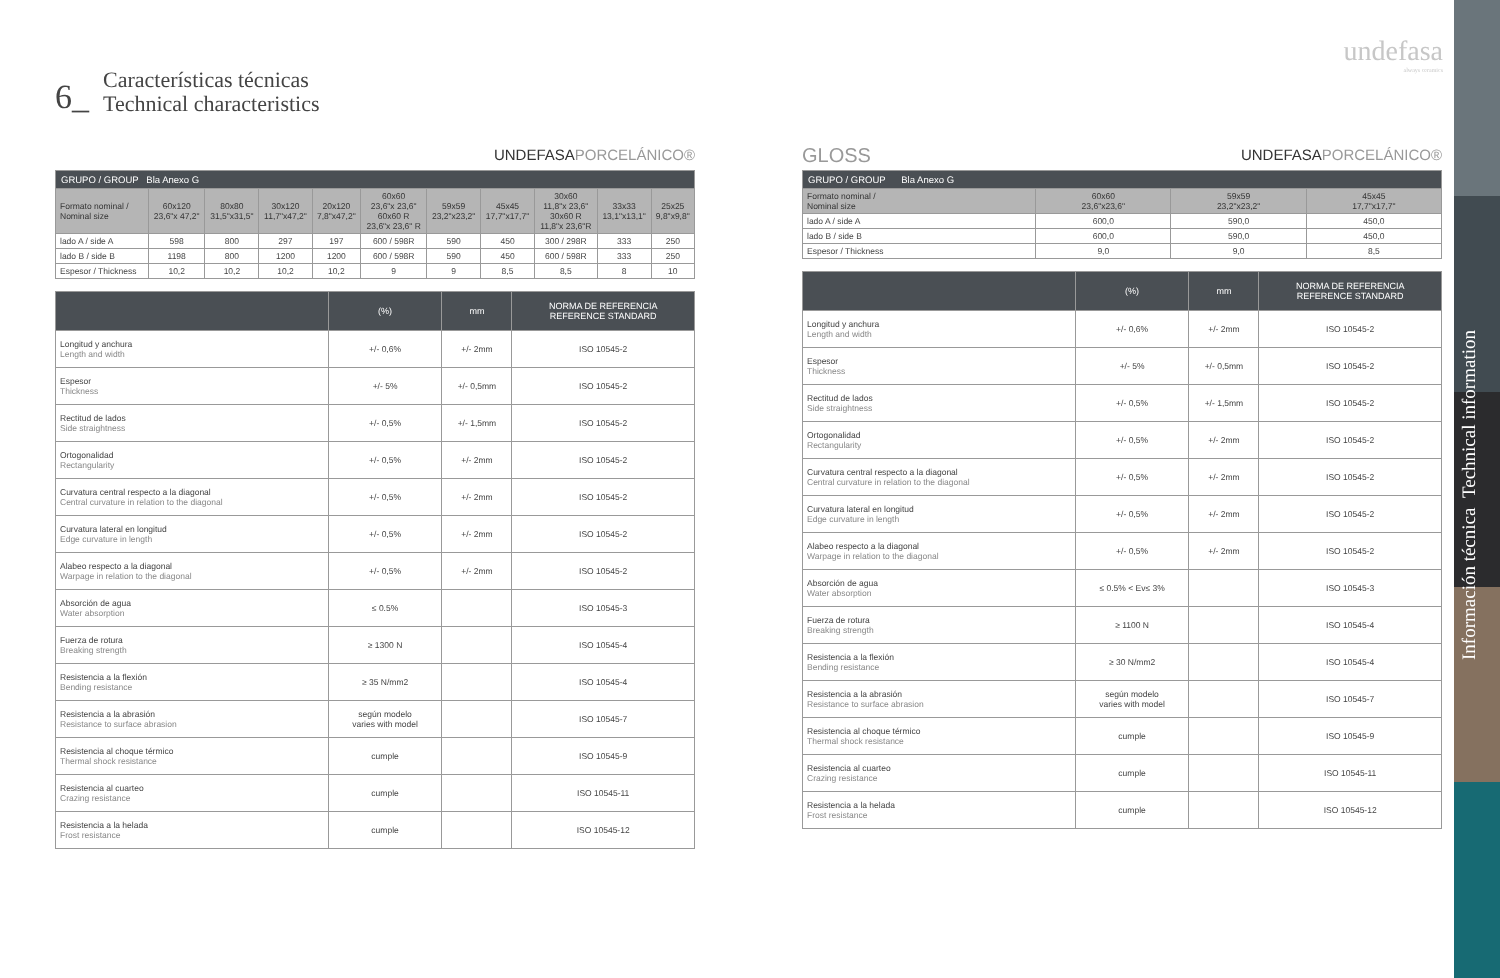Información técnica Technical information
undefasa
always ceramics
6_ Características técnicas
Technical characteristics
UNDEFASA PORCELÁNICO®
| GRUPO / GROUP Bla Anexo G | | | | | | | | | | |
| --- | --- | --- | --- | --- | --- | --- | --- | --- | --- | --- |
| Formato nominal / Nominal size | 60x120 23,6"x 47,2" | 80x80 31,5"x31,5" | 30x120 11,7"x47,2" | 20x120 7,8"x47,2" | 60x60 23,6"x 23,6" 60x60 R 23,6"x 23,6" R | 59x59 23,2"x23,2" | 45x45 17,7"x17,7" | 30x60 11,8"x 23,6" 30x60 R 11,8"x 23,6"R | 33x33 13,1"x13,1" | 25x25 9,8"x9,8" |
| lado A / side A | 598 | 800 | 297 | 197 | 600 / 598R | 590 | 450 | 300 / 298R | 333 | 250 |
| lado B / side B | 1198 | 800 | 1200 | 1200 | 600 / 598R | 590 | 450 | 600 / 598R | 333 | 250 |
| Espesor / Thickness | 10,2 | 10,2 | 10,2 | 10,2 | 9 | 9 | 8,5 | 8,5 | 8 | 10 |
| | (%) | mm | NORMA DE REFERENCIA REFERENCE STANDARD |
| --- | --- | --- | --- |
| Longitud y anchura Length and width | +/- 0,6% | +/- 2mm | ISO 10545-2 |
| Espesor Thickness | +/- 5% | +/- 0,5mm | ISO 10545-2 |
| Rectitud de lados Side straightness | +/- 0,5% | +/- 1,5mm | ISO 10545-2 |
| Ortogonalidad Rectangularity | +/- 0,5% | +/- 2mm | ISO 10545-2 |
| Curvatura central respecto a la diagonal Central curvature in relation to the diagonal | +/- 0,5% | +/- 2mm | ISO 10545-2 |
| Curvatura lateral en longitud Edge curvature in length | +/- 0,5% | +/- 2mm | ISO 10545-2 |
| Alabeo respecto a la diagonal Warpage in relation to the diagonal | +/- 0,5% | +/- 2mm | ISO 10545-2 |
| Absorción de agua Water absorption | ≤ 0.5% | | ISO 10545-3 |
| Fuerza de rotura Breaking strength | ≥ 1300 N | | ISO 10545-4 |
| Resistencia a la flexión Bending resistance | ≥ 35 N/mm2 | | ISO 10545-4 |
| Resistencia a la abrasión Resistance to surface abrasion | según modelo varies with model | | ISO 10545-7 |
| Resistencia al choque térmico Thermal shock resistance | cumple | | ISO 10545-9 |
| Resistencia al cuarteo Crazing resistance | cumple | | ISO 10545-11 |
| Resistencia a la helada Frost resistance | cumple | | ISO 10545-12 |
GLOSS UNDEFASA PORCELÁNICO®
| GRUPO / GROUP Bla Anexo G | | | |
| --- | --- | --- | --- |
| Formato nominal / Nominal size | 60x60 23,6"x23,6" | 59x59 23,2"x23,2" | 45x45 17,7"x17,7" |
| lado A / side A | 600,0 | 590,0 | 450,0 |
| lado B / side B | 600,0 | 590,0 | 450,0 |
| Espesor / Thickness | 9,0 | 9,0 | 8,5 |
| | (%) | mm | NORMA DE REFERENCIA REFERENCE STANDARD |
| --- | --- | --- | --- |
| Longitud y anchura Length and width | +/- 0,6% | +/- 2mm | ISO 10545-2 |
| Espesor Thickness | +/- 5% | +/- 0,5mm | ISO 10545-2 |
| Rectitud de lados Side straightness | +/- 0,5% | +/- 1,5mm | ISO 10545-2 |
| Ortogonalidad Rectangularity | +/- 0,5% | +/- 2mm | ISO 10545-2 |
| Curvatura central respecto a la diagonal Central curvature in relation to the diagonal | +/- 0,5% | +/- 2mm | ISO 10545-2 |
| Curvatura lateral en longitud Edge curvature in length | +/- 0,5% | +/- 2mm | ISO 10545-2 |
| Alabeo respecto a la diagonal Warpage in relation to the diagonal | +/- 0,5% | +/- 2mm | ISO 10545-2 |
| Absorción de agua Water absorption | ≤ 0.5% < Ev≤ 3% | | ISO 10545-3 |
| Fuerza de rotura Breaking strength | ≥ 1100 N | | ISO 10545-4 |
| Resistencia a la flexión Bending resistance | ≥ 30 N/mm2 | | ISO 10545-4 |
| Resistencia a la abrasión Resistance to surface abrasion | según modelo varies with model | | ISO 10545-7 |
| Resistencia al choque térmico Thermal shock resistance | cumple | | ISO 10545-9 |
| Resistencia al cuarteo Crazing resistance | cumple | | ISO 10545-11 |
| Resistencia a la helada Frost resistance | cumple | | ISO 10545-12 |